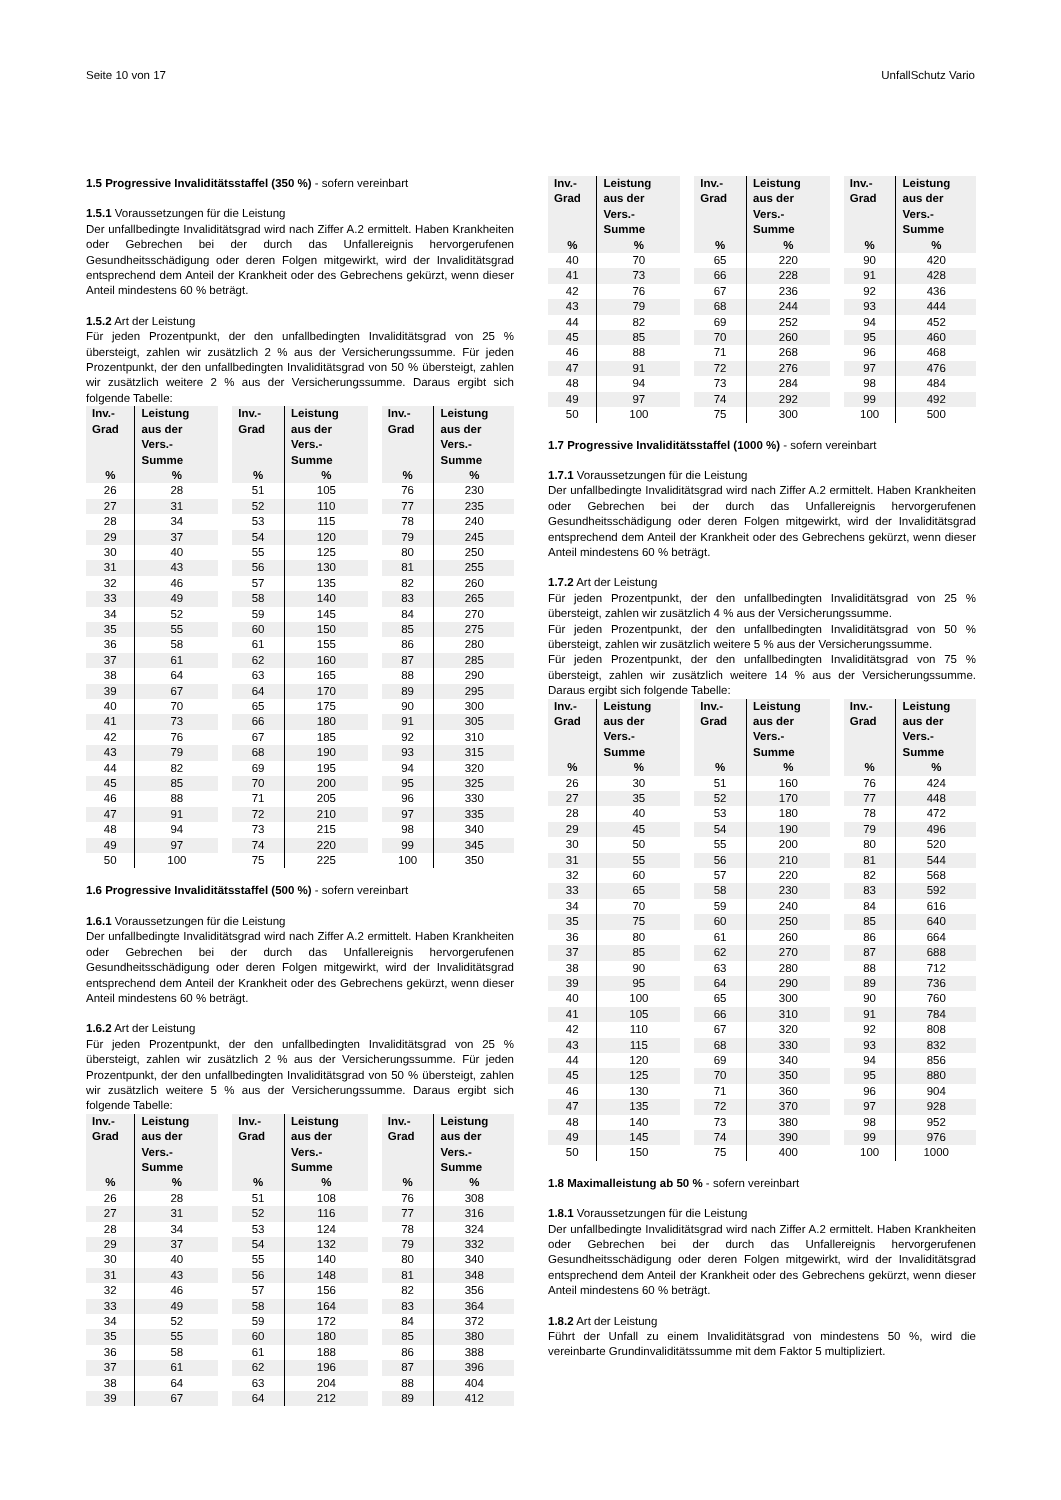Seite 10 von 17 UnfallSchutz Vario
1.5 Progressive Invaliditätsstaffel (350 %) - sofern vereinbart
1.5.1 Voraussetzungen für die Leistung
Der unfallbedingte Invaliditätsgrad wird nach Ziffer A.2 ermittelt. Haben Krankheiten oder Gebrechen bei der durch das Unfallereignis hervorgerufenen Gesundheitsschädigung oder deren Folgen mitgewirkt, wird der Invaliditätsgrad entsprechend dem Anteil der Krankheit oder des Gebrechens gekürzt, wenn dieser Anteil mindestens 60 % beträgt.
1.5.2 Art der Leistung
Für jeden Prozentpunkt, der den unfallbedingten Invaliditätsgrad von 25 % übersteigt, zahlen wir zusätzlich 2 % aus der Versicherungssumme. Für jeden Prozentpunkt, der den unfallbedingten Invaliditätsgrad von 50 % übersteigt, zahlen wir zusätzlich weitere 2 % aus der Versicherungssumme. Daraus ergibt sich folgende Tabelle:
| Inv.- Grad | Leistung aus der Vers.- Summe | Inv.- Grad | Leistung aus der Vers.- Summe | Inv.- Grad | Leistung aus der Vers.- Summe |
| --- | --- | --- | --- | --- | --- |
| % | % | % | % | % | % |
| 26 | 28 | 51 | 105 | 76 | 230 |
| 27 | 31 | 52 | 110 | 77 | 235 |
| 28 | 34 | 53 | 115 | 78 | 240 |
| 29 | 37 | 54 | 120 | 79 | 245 |
| 30 | 40 | 55 | 125 | 80 | 250 |
| 31 | 43 | 56 | 130 | 81 | 255 |
| 32 | 46 | 57 | 135 | 82 | 260 |
| 33 | 49 | 58 | 140 | 83 | 265 |
| 34 | 52 | 59 | 145 | 84 | 270 |
| 35 | 55 | 60 | 150 | 85 | 275 |
| 36 | 58 | 61 | 155 | 86 | 280 |
| 37 | 61 | 62 | 160 | 87 | 285 |
| 38 | 64 | 63 | 165 | 88 | 290 |
| 39 | 67 | 64 | 170 | 89 | 295 |
| 40 | 70 | 65 | 175 | 90 | 300 |
| 41 | 73 | 66 | 180 | 91 | 305 |
| 42 | 76 | 67 | 185 | 92 | 310 |
| 43 | 79 | 68 | 190 | 93 | 315 |
| 44 | 82 | 69 | 195 | 94 | 320 |
| 45 | 85 | 70 | 200 | 95 | 325 |
| 46 | 88 | 71 | 205 | 96 | 330 |
| 47 | 91 | 72 | 210 | 97 | 335 |
| 48 | 94 | 73 | 215 | 98 | 340 |
| 49 | 97 | 74 | 220 | 99 | 345 |
| 50 | 100 | 75 | 225 | 100 | 350 |
1.6 Progressive Invaliditätsstaffel (500 %) - sofern vereinbart
1.6.1 Voraussetzungen für die Leistung
Der unfallbedingte Invaliditätsgrad wird nach Ziffer A.2 ermittelt. Haben Krankheiten oder Gebrechen bei der durch das Unfallereignis hervorgerufenen Gesundheitsschädigung oder deren Folgen mitgewirkt, wird der Invaliditätsgrad entsprechend dem Anteil der Krankheit oder des Gebrechens gekürzt, wenn dieser Anteil mindestens 60 % beträgt.
1.6.2 Art der Leistung
Für jeden Prozentpunkt, der den unfallbedingten Invaliditätsgrad von 25 % übersteigt, zahlen wir zusätzlich 2 % aus der Versicherungssumme. Für jeden Prozentpunkt, der den unfallbedingten Invaliditätsgrad von 50 % übersteigt, zahlen wir zusätzlich weitere 5 % aus der Versicherungssumme. Daraus ergibt sich folgende Tabelle:
| Inv.- Grad | Leistung aus der Vers.- Summe | Inv.- Grad | Leistung aus der Vers.- Summe | Inv.- Grad | Leistung aus der Vers.- Summe |
| --- | --- | --- | --- | --- | --- |
| % | % | % | % | % | % |
| 26 | 28 | 51 | 108 | 76 | 308 |
| 27 | 31 | 52 | 116 | 77 | 316 |
| 28 | 34 | 53 | 124 | 78 | 324 |
| 29 | 37 | 54 | 132 | 79 | 332 |
| 30 | 40 | 55 | 140 | 80 | 340 |
| 31 | 43 | 56 | 148 | 81 | 348 |
| 32 | 46 | 57 | 156 | 82 | 356 |
| 33 | 49 | 58 | 164 | 83 | 364 |
| 34 | 52 | 59 | 172 | 84 | 372 |
| 35 | 55 | 60 | 180 | 85 | 380 |
| 36 | 58 | 61 | 188 | 86 | 388 |
| 37 | 61 | 62 | 196 | 87 | 396 |
| 38 | 64 | 63 | 204 | 88 | 404 |
| 39 | 67 | 64 | 212 | 89 | 412 |
| Inv.- Grad | Leistung aus der Vers.- Summe | Inv.- Grad | Leistung aus der Vers.- Summe | Inv.- Grad | Leistung aus der Vers.- Summe |
| --- | --- | --- | --- | --- | --- |
| % | % | % | % | % | % |
| 40 | 70 | 65 | 220 | 90 | 420 |
| 41 | 73 | 66 | 228 | 91 | 428 |
| 42 | 76 | 67 | 236 | 92 | 436 |
| 43 | 79 | 68 | 244 | 93 | 444 |
| 44 | 82 | 69 | 252 | 94 | 452 |
| 45 | 85 | 70 | 260 | 95 | 460 |
| 46 | 88 | 71 | 268 | 96 | 468 |
| 47 | 91 | 72 | 276 | 97 | 476 |
| 48 | 94 | 73 | 284 | 98 | 484 |
| 49 | 97 | 74 | 292 | 99 | 492 |
| 50 | 100 | 75 | 300 | 100 | 500 |
1.7 Progressive Invaliditätsstaffel (1000 %) - sofern vereinbart
1.7.1 Voraussetzungen für die Leistung
Der unfallbedingte Invaliditätsgrad wird nach Ziffer A.2 ermittelt. Haben Krankheiten oder Gebrechen bei der durch das Unfallereignis hervorgerufenen Gesundheitsschädigung oder deren Folgen mitgewirkt, wird der Invaliditätsgrad entsprechend dem Anteil der Krankheit oder des Gebrechens gekürzt, wenn dieser Anteil mindestens 60 % beträgt.
1.7.2 Art der Leistung
Für jeden Prozentpunkt, der den unfallbedingten Invaliditätsgrad von 25 % übersteigt, zahlen wir zusätzlich 4 % aus der Versicherungssumme.
Für jeden Prozentpunkt, der den unfallbedingten Invaliditätsgrad von 50 % übersteigt, zahlen wir zusätzlich weitere 5 % aus der Versicherungssumme.
Für jeden Prozentpunkt, der den unfallbedingten Invaliditätsgrad von 75 % übersteigt, zahlen wir zusätzlich weitere 14 % aus der Versicherungssumme. Daraus ergibt sich folgende Tabelle:
| Inv.- Grad | Leistung aus der Vers.- Summe | Inv.- Grad | Leistung aus der Vers.- Summe | Inv.- Grad | Leistung aus der Vers.- Summe |
| --- | --- | --- | --- | --- | --- |
| % | % | % | % | % | % |
| 26 | 30 | 51 | 160 | 76 | 424 |
| 27 | 35 | 52 | 170 | 77 | 448 |
| 28 | 40 | 53 | 180 | 78 | 472 |
| 29 | 45 | 54 | 190 | 79 | 496 |
| 30 | 50 | 55 | 200 | 80 | 520 |
| 31 | 55 | 56 | 210 | 81 | 544 |
| 32 | 60 | 57 | 220 | 82 | 568 |
| 33 | 65 | 58 | 230 | 83 | 592 |
| 34 | 70 | 59 | 240 | 84 | 616 |
| 35 | 75 | 60 | 250 | 85 | 640 |
| 36 | 80 | 61 | 260 | 86 | 664 |
| 37 | 85 | 62 | 270 | 87 | 688 |
| 38 | 90 | 63 | 280 | 88 | 712 |
| 39 | 95 | 64 | 290 | 89 | 736 |
| 40 | 100 | 65 | 300 | 90 | 760 |
| 41 | 105 | 66 | 310 | 91 | 784 |
| 42 | 110 | 67 | 320 | 92 | 808 |
| 43 | 115 | 68 | 330 | 93 | 832 |
| 44 | 120 | 69 | 340 | 94 | 856 |
| 45 | 125 | 70 | 350 | 95 | 880 |
| 46 | 130 | 71 | 360 | 96 | 904 |
| 47 | 135 | 72 | 370 | 97 | 928 |
| 48 | 140 | 73 | 380 | 98 | 952 |
| 49 | 145 | 74 | 390 | 99 | 976 |
| 50 | 150 | 75 | 400 | 100 | 1000 |
1.8 Maximalleistung ab 50 % - sofern vereinbart
1.8.1 Voraussetzungen für die Leistung
Der unfallbedingte Invaliditätsgrad wird nach Ziffer A.2 ermittelt. Haben Krankheiten oder Gebrechen bei der durch das Unfallereignis hervorgerufenen Gesundheitsschädigung oder deren Folgen mitgewirkt, wird der Invaliditätsgrad entsprechend dem Anteil der Krankheit oder des Gebrechens gekürzt, wenn dieser Anteil mindestens 60 % beträgt.
1.8.2 Art der Leistung
Führt der Unfall zu einem Invaliditätsgrad von mindestens 50 %, wird die vereinbarte Grundinvaliditätssumme mit dem Faktor 5 multipliziert.